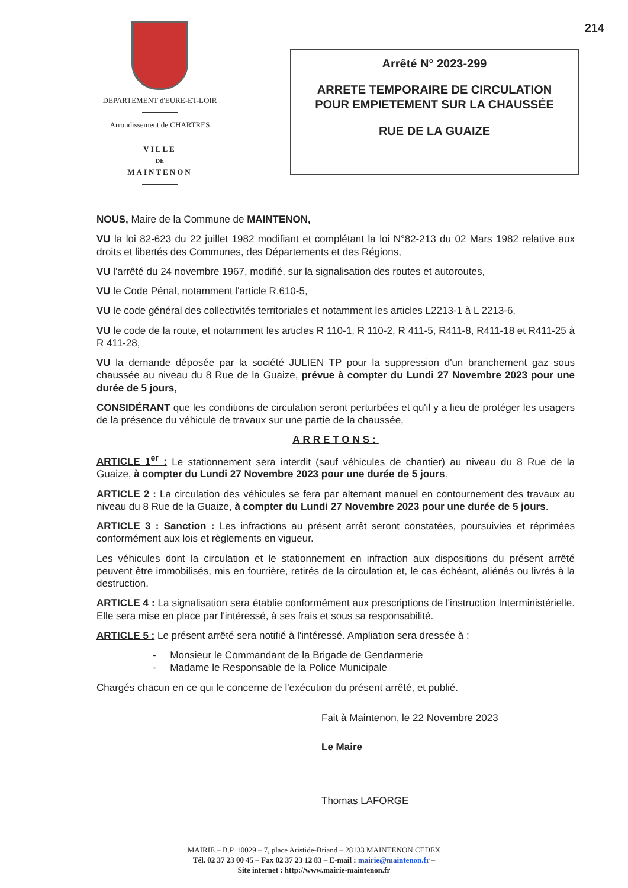214
DEPARTEMENT d'EURE-ET-LOIR
Arrondissement de CHARTRES
VILLE
DE
MAINTENON
Arrêté N° 2023-299
ARRETE TEMPORAIRE DE CIRCULATION
POUR EMPIETEMENT SUR LA CHAUSSÉE
RUE DE LA GUAIZE
NOUS, Maire de la Commune de MAINTENON,
VU la loi 82-623 du 22 juillet 1982 modifiant et complétant la loi N°82-213 du 02 Mars 1982 relative aux droits et libertés des Communes, des Départements et des Régions,
VU l'arrêté du 24 novembre 1967, modifié, sur la signalisation des routes et autoroutes,
VU le Code Pénal, notamment l'article R.610-5,
VU le code général des collectivités territoriales et notamment les articles L2213-1 à L 2213-6,
VU le code de la route, et notamment les articles R 110-1, R 110-2, R 411-5, R411-8, R411-18 et R411-25 à R 411-28,
VU la demande déposée par la société JULIEN TP pour la suppression d'un branchement gaz sous chaussée au niveau du 8 Rue de la Guaize, prévue à compter du Lundi 27 Novembre 2023 pour une durée de 5 jours,
CONSIDÉRANT que les conditions de circulation seront perturbées et qu'il y a lieu de protéger les usagers de la présence du véhicule de travaux sur une partie de la chaussée,
ARRETONS:
ARTICLE 1<sup>er</sup> : Le stationnement sera interdit (sauf véhicules de chantier) au niveau du 8 Rue de la Guaize, à compter du Lundi 27 Novembre 2023 pour une durée de 5 jours.
ARTICLE 2 : La circulation des véhicules se fera par alternant manuel en contournement des travaux au niveau du 8 Rue de la Guaize, à compter du Lundi 27 Novembre 2023 pour une durée de 5 jours.
ARTICLE 3 : Sanction : Les infractions au présent arrêt seront constatées, poursuivies et réprimées conformément aux lois et règlements en vigueur.
Les véhicules dont la circulation et le stationnement en infraction aux dispositions du présent arrêté peuvent être immobilisés, mis en fourrière, retirés de la circulation et, le cas échéant, aliénés ou livrés à la destruction.
ARTICLE 4 : La signalisation sera établie conformément aux prescriptions de l'instruction Interministérielle. Elle sera mise en place par l'intéressé, à ses frais et sous sa responsabilité.
ARTICLE 5 : Le présent arrêté sera notifié à l'intéressé. Ampliation sera dressée à :
- Monsieur le Commandant de la Brigade de Gendarmerie
- Madame le Responsable de la Police Municipale
Chargés chacun en ce qui le concerne de l'exécution du présent arrêté, et publié.
Fait à Maintenon, le 22 Novembre 2023
Le Maire
Thomas LAFORGE
MAIRIE – B.P. 10029 – 7, place Aristide-Briand – 28133 MAINTENON CEDEX
Tél. 02 37 23 00 45 – Fax 02 37 23 12 83 – E-mail : mairie@maintenon.fr –
Site internet : http://www.mairie-maintenon.fr